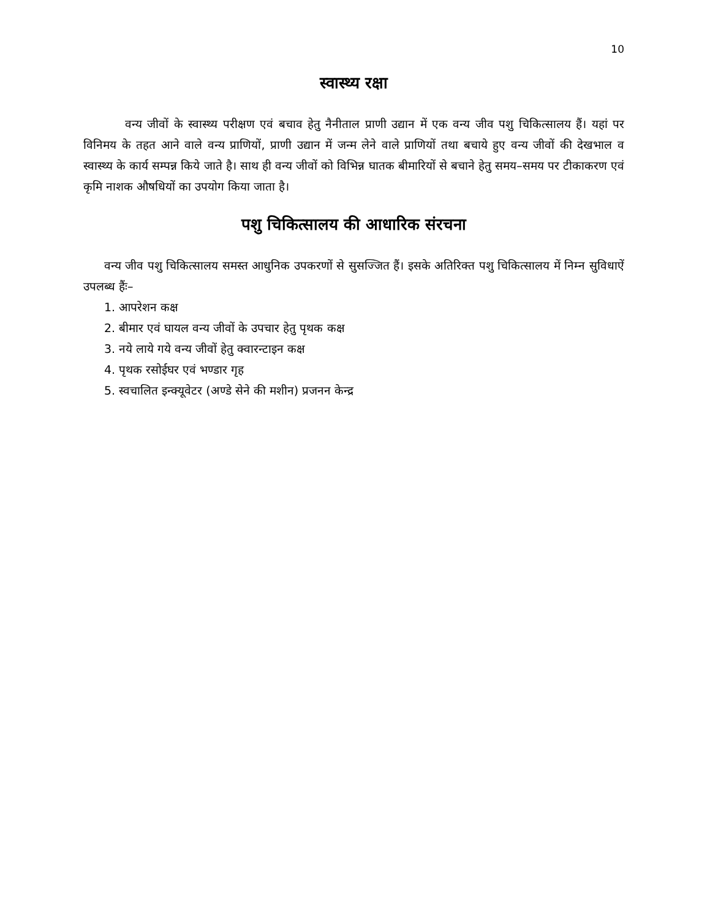10
स्वास्थ्य रक्षा
वन्य जीवों के स्वास्थ्य परीक्षण एवं बचाव हेतु नैनीताल प्राणी उद्यान में एक वन्य जीव पशु चिकित्सालय हैं। यहां पर विनिमय के तहत आने वाले वन्य प्राणियों, प्राणी उद्यान में जन्म लेने वाले प्राणियों तथा बचाये हुए वन्य जीवों की देखभाल व स्वास्थ्य के कार्य सम्पन्न किये जाते है। साथ ही वन्य जीवों को विभिन्न घातक बीमारियों से बचाने हेतु समय–समय पर टीकाकरण एवं कृमि नाशक औषधियों का उपयोग किया जाता है।
पशु चिकित्सालय की आधारिक संरचना
वन्य जीव पशु चिकित्सालय समस्त आधुनिक उपकरणों से सुसज्जित हैं। इसके अतिरिक्त पशु चिकित्सालय में निम्न सुविधाऐं उपलब्ध हैंः–
1. आपरेशन कक्ष
2. बीमार एवं घायल वन्य जीवों के उपचार हेतु पृथक कक्ष
3. नये लाये गये वन्य जीवों हेतु क्वारन्टाइन कक्ष
4. पृथक रसोईघर एवं भण्डार गृह
5. स्वचालित इन्क्यूवेटर (अण्डे सेने की मशीन) प्रजनन केन्द्र